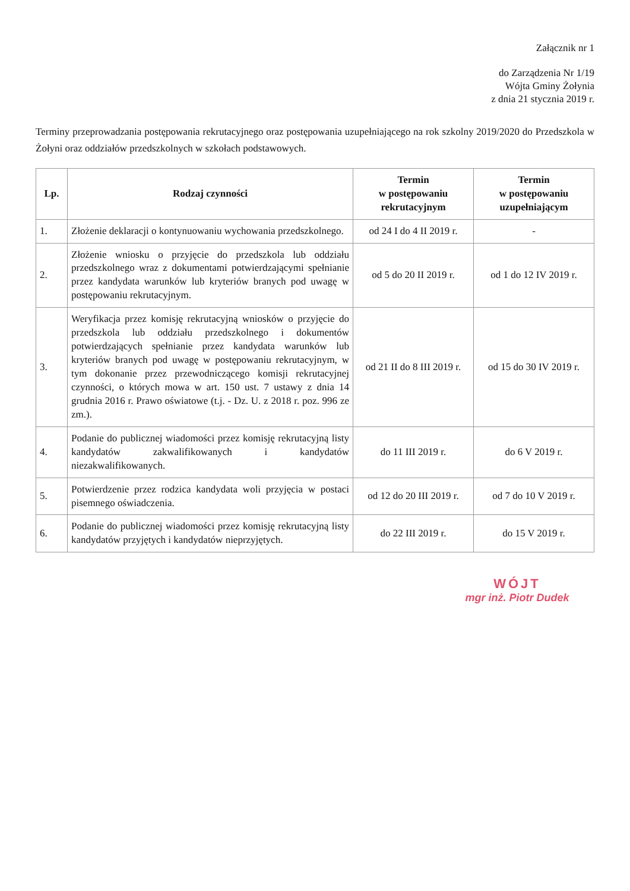Załącznik nr 1
do Zarządzenia Nr 1/19
Wójta Gminy Żołynia
z dnia 21 stycznia 2019 r.
Terminy przeprowadzania postępowania rekrutacyjnego oraz postępowania uzupełniającego na rok szkolny 2019/2020 do Przedszkola w Żołyni oraz oddziałów przedszkolnych w szkołach podstawowych.
| Lp. | Rodzaj czynności | Termin w postępowaniu rekrutacyjnym | Termin w postępowaniu uzupełniającym |
| --- | --- | --- | --- |
| 1. | Złożenie deklaracji o kontynuowaniu wychowania przedszkolnego. | od 24 I do 4 II 2019 r. | - |
| 2. | Złożenie wniosku o przyjęcie do przedszkola lub oddziału przedszkolnego wraz z dokumentami potwierdzającymi spełnianie przez kandydata warunków lub kryteriów branych pod uwagę w postępowaniu rekrutacyjnym. | od 5 do 20 II 2019 r. | od 1 do 12 IV 2019 r. |
| 3. | Weryfikacja przez komisję rekrutacyjną wniosków o przyjęcie do przedszkola lub oddziału przedszkolnego i dokumentów potwierdzających spełnianie przez kandydata warunków lub kryteriów branych pod uwagę w postępowaniu rekrutacyjnym, w tym dokonanie przez przewodniczącego komisji rekrutacyjnej czynności, o których mowa w art. 150 ust. 7 ustawy z dnia 14 grudnia 2016 r. Prawo oświatowe (t.j. - Dz. U. z 2018 r. poz. 996 ze zm.). | od 21 II do 8 III 2019 r. | od 15 do 30 IV 2019 r. |
| 4. | Podanie do publicznej wiadomości przez komisję rekrutacyjną listy kandydatów zakwalifikowanych i kandydatów niezakwalifikowanych. | do 11 III 2019 r. | do 6 V 2019 r. |
| 5. | Potwierdzenie przez rodzica kandydata woli przyjęcia w postaci pisemnego oświadczenia. | od 12 do 20 III 2019 r. | od 7 do 10 V 2019 r. |
| 6. | Podanie do publicznej wiadomości przez komisję rekrutacyjną listy kandydatów przyjętych i kandydatów nieprzyjętych. | do 22 III 2019 r. | do 15 V 2019 r. |
WÓJT
mgr inż. Piotr Dudek